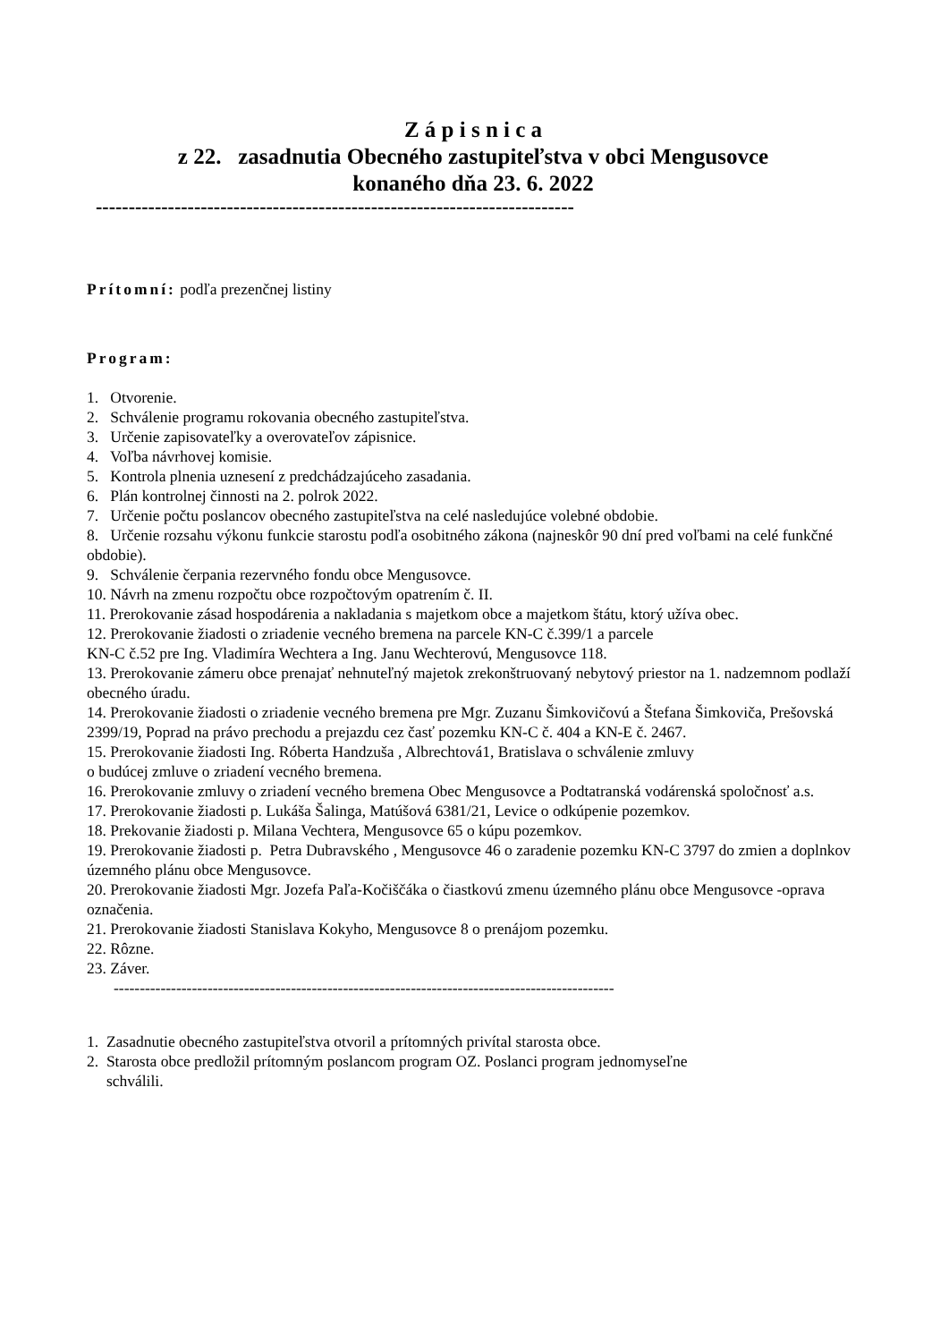Z á p i s n i c a
z 22. zasadnutia Obecného zastupiteľstva v obci Mengusovce
konaného dňa 23. 6. 2022
-------------------------------------------------------------------------
Prítomní: podľa prezenčnej listiny
Program:
1. Otvorenie.
2. Schválenie programu rokovania obecného zastupiteľstva.
3. Určenie zapisovateľky a overovateľov zápisnice.
4. Voľba návrhovej komisie.
5. Kontrola plnenia uznesení z predchádzajúceho zasadania.
6. Plán kontrolnej činnosti na 2. polrok 2022.
7. Určenie počtu poslancov obecného zastupiteľstva na celé nasledujúce volebné obdobie.
8. Určenie rozsahu výkonu funkcie starostu podľa osobitného zákona (najneskôr 90 dní pred voľbami na celé funkčné obdobie).
9. Schválenie čerpania rezervného fondu obce Mengusovce.
10. Návrh na zmenu rozpočtu obce rozpočtovým opatrením č. II.
11. Prerokovanie zásad hospodárenia a nakladania s majetkom obce a majetkom štátu, ktorý užíva obec.
12. Prerokovanie žiadosti o zriadenie vecného bremena na parcele KN-C č.399/1 a parcele
KN-C č.52 pre Ing. Vladimíra Wechtera a Ing. Janu Wechterovú, Mengusovce 118.
13. Prerokovanie zámeru obce prenajať nehnuteľný majetok zrekonštruovaný nebytový priestor na 1. nadzemnom podlaží obecného úradu.
14. Prerokovanie žiadosti o zriadenie vecného bremena pre Mgr. Zuzanu Šimkovičovú a Štefana Šimkoviča, Prešovská 2399/19, Poprad na právo prechodu a prejazdu cez časť pozemku KN-C č. 404 a KN-E č. 2467.
15. Prerokovanie žiadosti Ing. Róberta Handzuša , Albrechtová1, Bratislava o schválenie zmluvy
o budúcej zmluve o zriadení vecného bremena.
16. Prerokovanie zmluvy o zriadení vecného bremena Obec Mengusovce a Podtatranská vodárenská spoločnosť a.s.
17. Prerokovanie žiadosti p. Lukáša Šalinga, Matúšová 6381/21, Levice o odkúpenie pozemkov.
18. Prekovanie žiadosti p. Milana Vechtera, Mengusovce 65 o kúpu pozemkov.
19. Prerokovanie žiadosti p. Petra Dubravského , Mengusovce 46 o zaradenie pozemku KN-C 3797 do zmien a doplnkov územného plánu obce Mengusovce.
20. Prerokovanie žiadosti Mgr. Jozefa Paľa-Kočiščáka o čiastkovú zmenu územného plánu obce Mengusovce -oprava označenia.
21. Prerokovanie žiadosti Stanislava Kokyho, Mengusovce 8 o prenájom pozemku.
22. Rôzne.
23. Záver.
------------------------------------------------------------------------------------------------
1. Zasadnutie obecného zastupiteľstva otvoril a prítomných privítal starosta obce.
2. Starosta obce predložil prítomným poslancom program OZ. Poslanci program jednomyseľne
schválili.